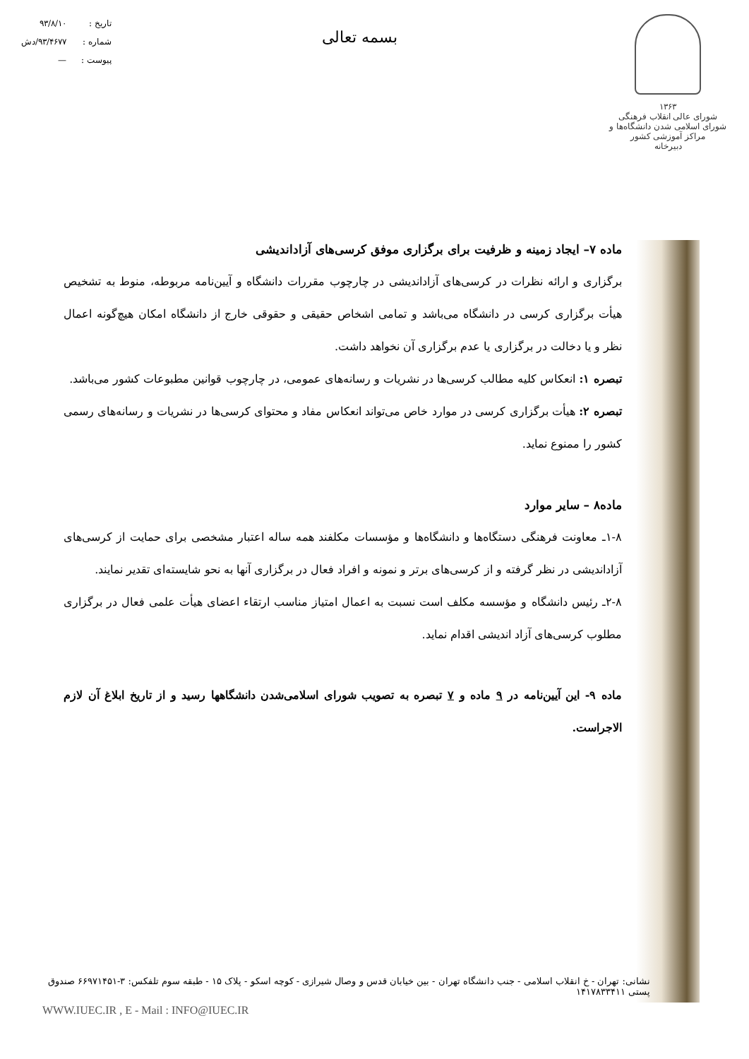۱۳۶۳
شورای عالی انقلاب فرهنگی
شورای اسلامی شدن دانشگاه‌ها و مراکز آموزشی کشور
دبیرخانه
بسمه تعالی
تاریخ : ۹۳/۸/۱۰
شماره : ۹۳/۴۶۷۷/دش
پیوست : —
ماده ۷– ایجاد زمینه و ظرفیت برای برگزاری موفق کرسی‌های آزاداندیشی
برگزاری و ارائه نظرات در کرسی‌های آزاداندیشی در چارچوب مقررات دانشگاه و آیین‌نامه مربوطه، منوط به تشخیص هیأت برگزاری کرسی در دانشگاه می‌باشد و تمامی اشخاص حقیقی و حقوقی خارج از دانشگاه امکان هیچ‌گونه اعمال نظر و یا دخالت در برگزاری یا عدم برگزاری آن نخواهد داشت.
تبصره ۱: انعکاس کلیه مطالب کرسی‌ها در نشریات و رسانه‌های عمومی، در چارچوب قوانین مطبوعات کشور می‌باشد.
تبصره ۲: هیأت برگزاری کرسی در موارد خاص می‌تواند انعکاس مفاد و محتوای کرسی‌ها در نشریات و رسانه‌های رسمی کشور را ممنوع نماید.
ماده۸ – سایر موارد
۱-۸ـ معاونت فرهنگی دستگاه‌ها و دانشگاه‌ها و مؤسسات مکلفند همه ساله اعتبار مشخصی برای حمایت از کرسی‌های آزاداندیشی در نظر گرفته و از کرسی‌های برتر و نمونه و افراد فعال در برگزاری آنها به نحو شایسته‌ای تقدیر نمایند.
۲-۸ـ رئیس دانشگاه و مؤسسه مکلف است نسبت به اعمال امتیاز مناسب ارتقاء اعضای هیأت علمی فعال در برگزاری مطلوب کرسی‌های آزاد اندیشی اقدام نماید.
ماده ۹- این آیین‌نامه در ۹ ماده و ۷ تبصره به تصویب شورای اسلامی‌شدن دانشگاهها رسید و از تاریخ ابلاغ آن لازم الاجراست.
نشانی: تهران - خ انقلاب اسلامی - جنب دانشگاه تهران - بین خیابان قدس و وصال شیرازی - کوچه اسکو - پلاک ۱۵ - طبقه سوم تلفکس: ۳-۶۶۹۷۱۴۵۱ صندوق پستی ۱۴۱۷۸۳۳۴۱۱
WWW.IUEC.IR , E - Mail : INFO@IUEC.IR